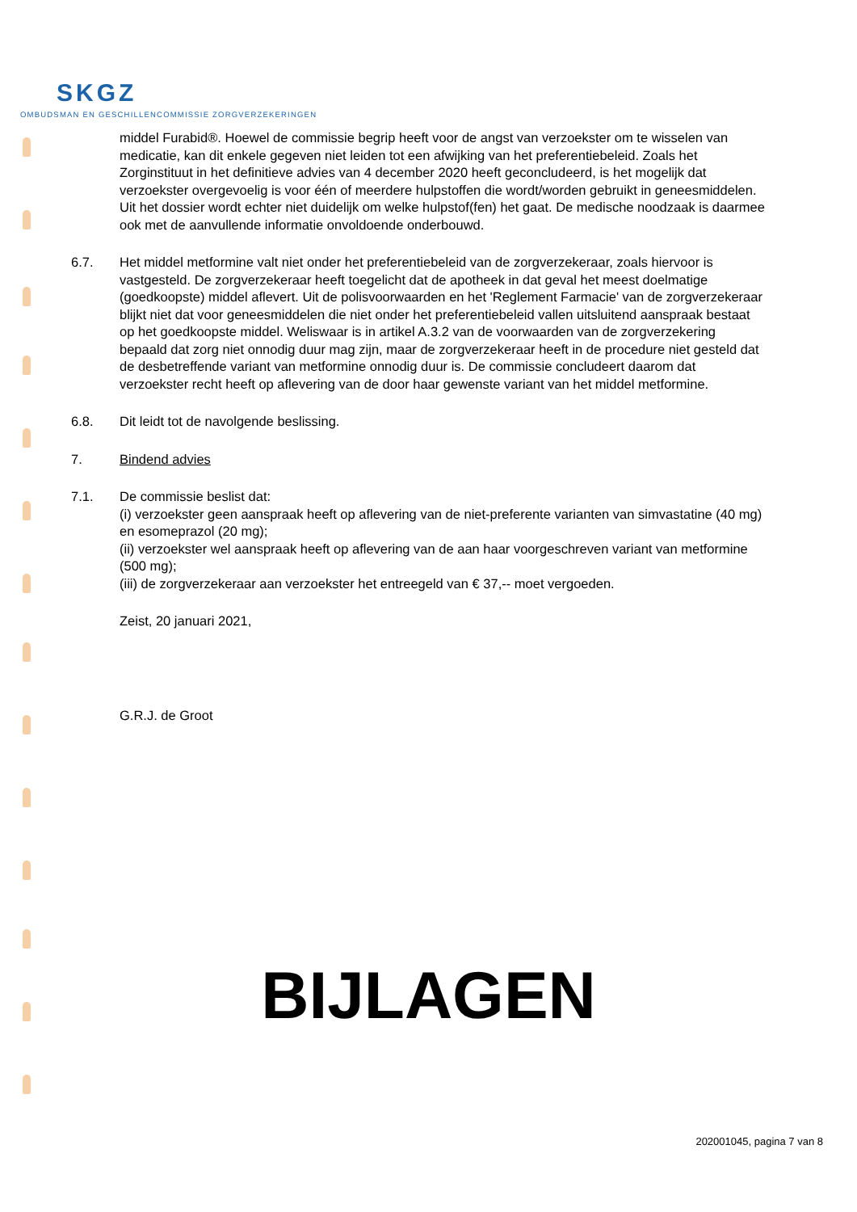SKGZ
OMBUDSMAN EN GESCHILLENCOMMISSIE ZORGVERZEKERINGEN
middel Furabid®. Hoewel de commissie begrip heeft voor de angst van verzoekster om te wisselen van medicatie, kan dit enkele gegeven niet leiden tot een afwijking van het preferentiebeleid. Zoals het Zorginstituut in het definitieve advies van 4 december 2020 heeft geconcludeerd, is het mogelijk dat verzoekster overgevoelig is voor één of meerdere hulpstoffen die wordt/worden gebruikt in geneesmiddelen. Uit het dossier wordt echter niet duidelijk om welke hulpstof(fen) het gaat. De medische noodzaak is daarmee ook met de aanvullende informatie onvoldoende onderbouwd.
6.7. Het middel metformine valt niet onder het preferentiebeleid van de zorgverzekeraar, zoals hiervoor is vastgesteld. De zorgverzekeraar heeft toegelicht dat de apotheek in dat geval het meest doelmatige (goedkoopste) middel aflevert. Uit de polisvoorwaarden en het 'Reglement Farmacie' van de zorgverzekeraar blijkt niet dat voor geneesmiddelen die niet onder het preferentiebeleid vallen uitsluitend aanspraak bestaat op het goedkoopste middel. Weliswaar is in artikel A.3.2 van de voorwaarden van de zorgverzekering bepaald dat zorg niet onnodig duur mag zijn, maar de zorgverzekeraar heeft in de procedure niet gesteld dat de desbetreffende variant van metformine onnodig duur is. De commissie concludeert daarom dat verzoekster recht heeft op aflevering van de door haar gewenste variant van het middel metformine.
6.8. Dit leidt tot de navolgende beslissing.
7. Bindend advies
7.1. De commissie beslist dat:
(i) verzoekster geen aanspraak heeft op aflevering van de niet-preferente varianten van simvastatine (40 mg) en esomeprazol (20 mg);
(ii) verzoekster wel aanspraak heeft op aflevering van de aan haar voorgeschreven variant van metformine (500 mg);
(iii) de zorgverzekeraar aan verzoekster het entreegeld van € 37,-- moet vergoeden.
Zeist, 20 januari 2021,
G.R.J. de Groot
BIJLAGEN
202001045, pagina 7 van 8